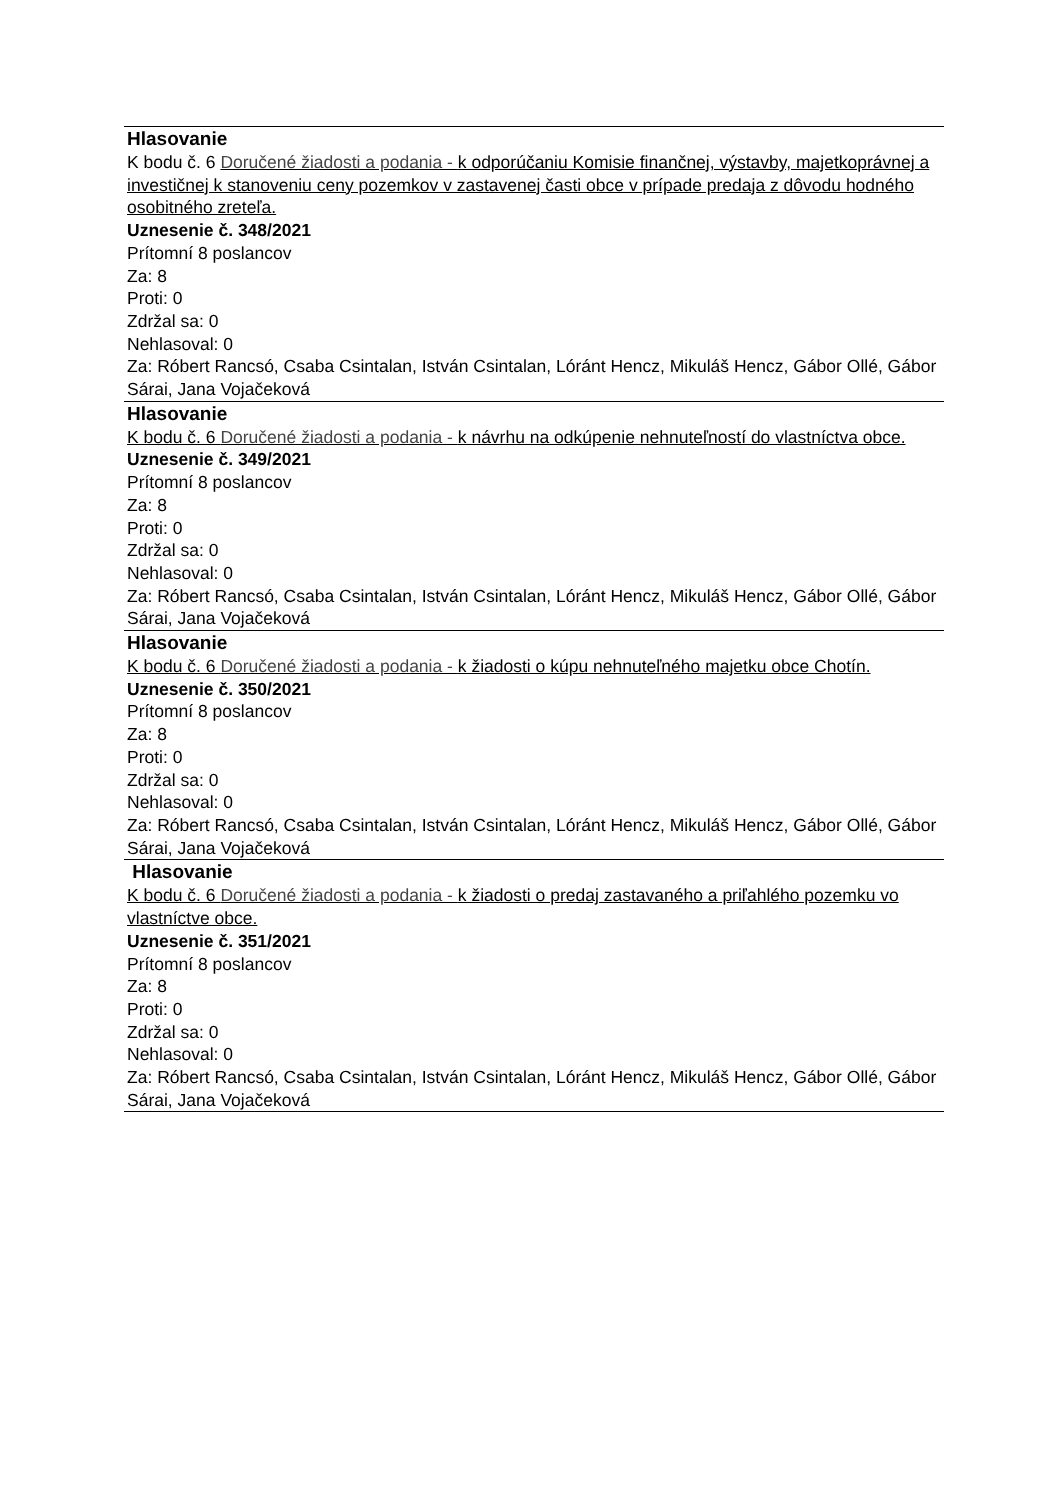Hlasovanie
K bodu č. 6 Doručené žiadosti a podania - k odporúčaniu Komisie finančnej, výstavby, majetkoprávnej a investičnej k stanoveniu ceny pozemkov v zastavenej časti obce v prípade predaja z dôvodu hodného osobitného zreteľa.
Uznesenie č. 348/2021
Prítomní 8 poslancov
Za: 8
Proti: 0
Zdržal sa: 0
Nehlasoval: 0
Za: Róbert Rancsó, Csaba Csintalan, István Csintalan, Lóránt Hencz, Mikuláš Hencz, Gábor Ollé, Gábor Sárai, Jana Vojačeková
Hlasovanie
K bodu č. 6 Doručené žiadosti a podania - k návrhu na odkúpenie nehnuteľností do vlastníctva obce.
Uznesenie č. 349/2021
Prítomní 8 poslancov
Za: 8
Proti: 0
Zdržal sa: 0
Nehlasoval: 0
Za: Róbert Rancsó, Csaba Csintalan, István Csintalan, Lóránt Hencz, Mikuláš Hencz, Gábor Ollé, Gábor Sárai, Jana Vojačeková
Hlasovanie
K bodu č. 6 Doručené žiadosti a podania - k žiadosti o kúpu nehnuteľného majetku obce Chotín.
Uznesenie č. 350/2021
Prítomní 8 poslancov
Za: 8
Proti: 0
Zdržal sa: 0
Nehlasoval: 0
Za: Róbert Rancsó, Csaba Csintalan, István Csintalan, Lóránt Hencz, Mikuláš Hencz, Gábor Ollé, Gábor Sárai, Jana Vojačeková
Hlasovanie
K bodu č. 6 Doručené žiadosti a podania - k žiadosti o predaj zastavaného a priľahlého pozemku vo vlastníctve obce.
Uznesenie č. 351/2021
Prítomní 8 poslancov
Za: 8
Proti: 0
Zdržal sa: 0
Nehlasoval: 0
Za: Róbert Rancsó, Csaba Csintalan, István Csintalan, Lóránt Hencz, Mikuláš Hencz, Gábor Ollé, Gábor Sárai, Jana Vojačeková